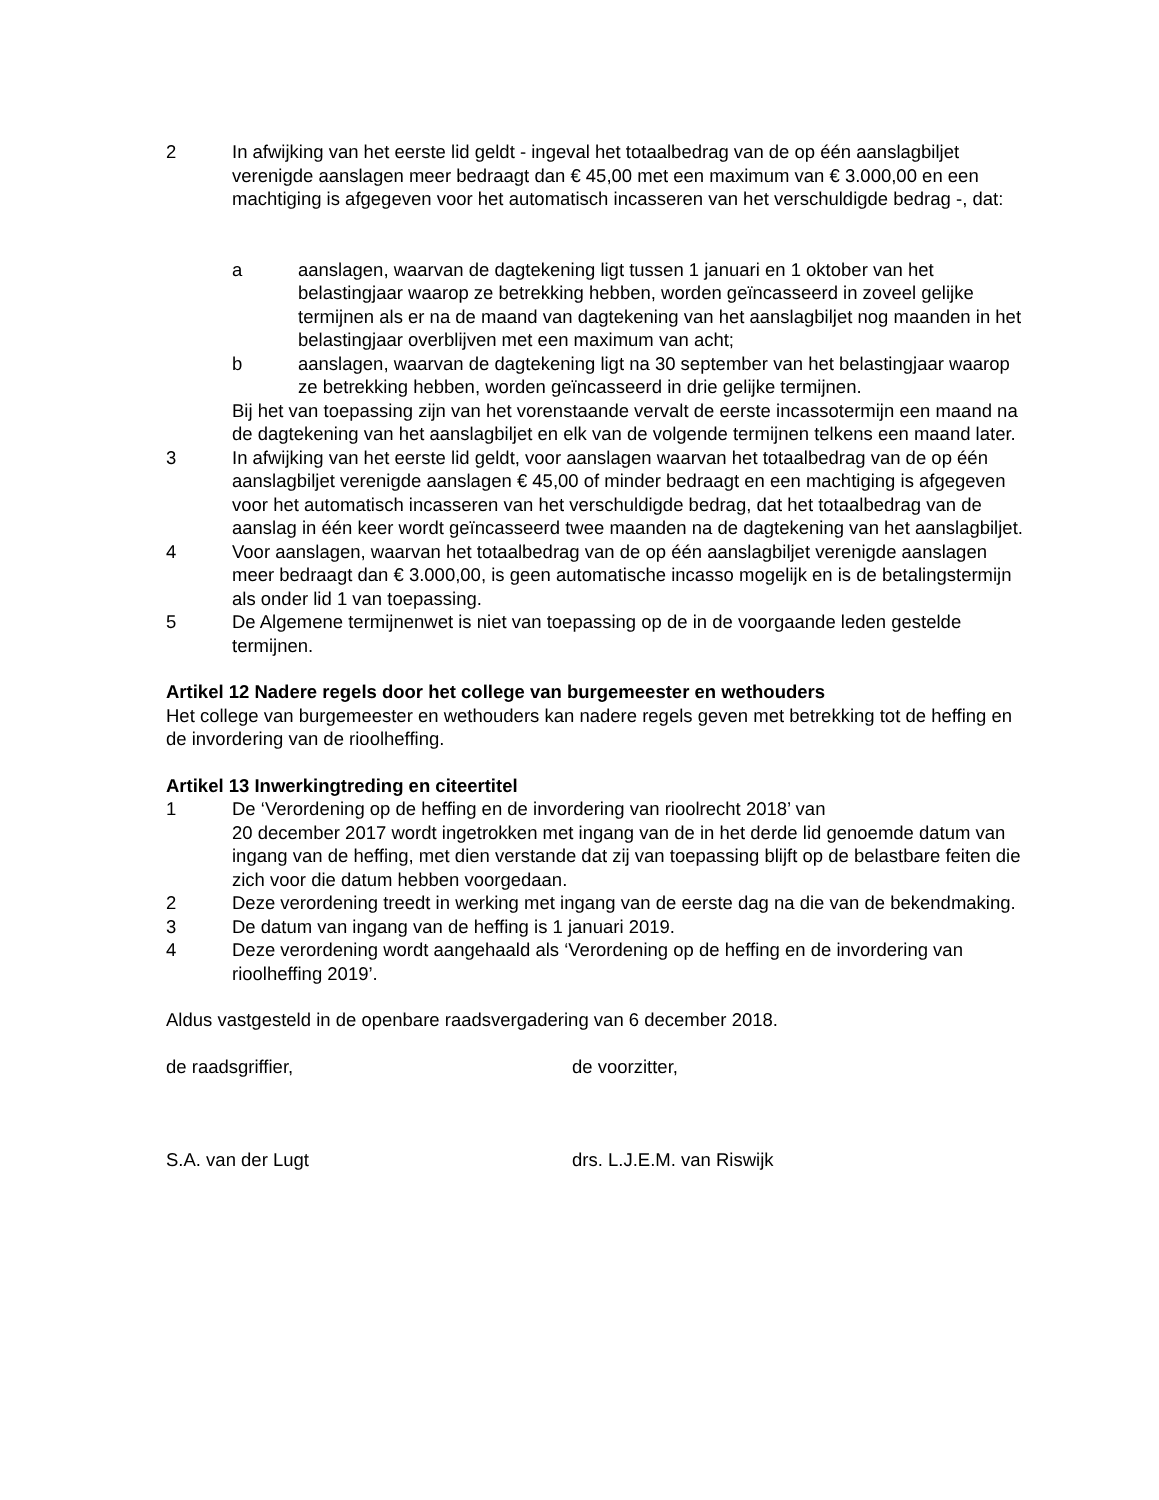2 In afwijking van het eerste lid geldt - ingeval het totaalbedrag van de op één aanslagbiljet verenigde aanslagen meer bedraagt dan € 45,00 met een maximum van € 3.000,00 en een machtiging is afgegeven voor het automatisch incasseren van het verschuldigde bedrag -, dat:
a aanslagen, waarvan de dagtekening ligt tussen 1 januari en 1 oktober van het belastingjaar waarop ze betrekking hebben, worden geïncasseerd in zoveel gelijke termijnen als er na de maand van dagtekening van het aanslagbiljet nog maanden in het belastingjaar overblijven met een maximum van acht;
b aanslagen, waarvan de dagtekening ligt na 30 september van het belastingjaar waarop ze betrekking hebben, worden geïncasseerd in drie gelijke termijnen.
Bij het van toepassing zijn van het vorenstaande vervalt de eerste incassotermijn een maand na de dagtekening van het aanslagbiljet en elk van de volgende termijnen telkens een maand later.
3 In afwijking van het eerste lid geldt, voor aanslagen waarvan het totaalbedrag van de op één aanslagbiljet verenigde aanslagen € 45,00 of minder bedraagt en een machtiging is afgegeven voor het automatisch incasseren van het verschuldigde bedrag, dat het totaalbedrag van de aanslag in één keer wordt geïncasseerd twee maanden na de dagtekening van het aanslagbiljet.
4 Voor aanslagen, waarvan het totaalbedrag van de op één aanslagbiljet verenigde aanslagen meer bedraagt dan € 3.000,00, is geen automatische incasso mogelijk en is de betalingstermijn als onder lid 1 van toepassing.
5 De Algemene termijnenwet is niet van toepassing op de in de voorgaande leden gestelde termijnen.
Artikel 12 Nadere regels door het college van burgemeester en wethouders
Het college van burgemeester en wethouders kan nadere regels geven met betrekking tot de heffing en de invordering van de rioolheffing.
Artikel 13 Inwerkingtreding en citeertitel
1 De ‘Verordening op de heffing en de invordering van rioolrecht 2018’ van
20 december 2017 wordt ingetrokken met ingang van de in het derde lid genoemde datum van ingang van de heffing, met dien verstande dat zij van toepassing blijft op de belastbare feiten die zich voor die datum hebben voorgedaan.
2 Deze verordening treedt in werking met ingang van de eerste dag na die van de bekendmaking.
3 De datum van ingang van de heffing is 1 januari 2019.
4 Deze verordening wordt aangehaald als ‘Verordening op de heffing en de invordering van rioolheffing 2019’.
Aldus vastgesteld in de openbare raadsvergadering van 6 december 2018.
de raadsgriffier, de voorzitter,
S.A. van der Lugt drs. L.J.E.M. van Riswijk